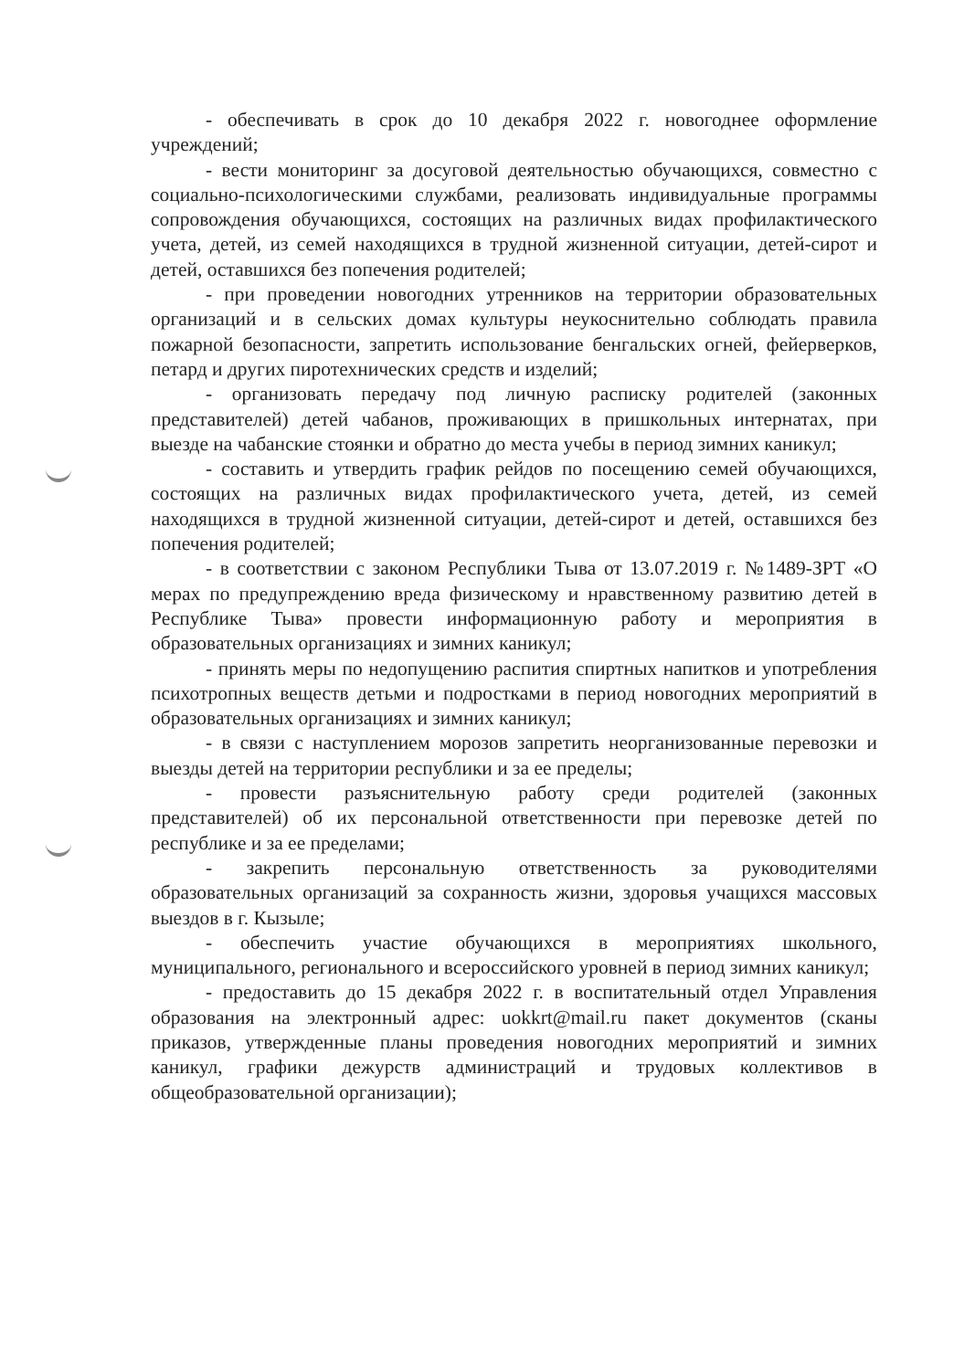- обеспечивать в срок до 10 декабря 2022 г. новогоднее оформление учреждений;
- вести мониторинг за досуговой деятельностью обучающихся, совместно с социально-психологическими службами, реализовать индивидуальные программы сопровождения обучающихся, состоящих на различных видах профилактического учета, детей, из семей находящихся в трудной жизненной ситуации, детей-сирот и детей, оставшихся без попечения родителей;
- при проведении новогодних утренников на территории образовательных организаций и в сельских домах культуры неукоснительно соблюдать правила пожарной безопасности, запретить использование бенгальских огней, фейерверков, петард и других пиротехнических средств и изделий;
- организовать передачу под личную расписку родителей (законных представителей) детей чабанов, проживающих в пришкольных интернатах, при выезде на чабанские стоянки и обратно до места учебы в период зимних каникул;
- составить и утвердить график рейдов по посещению семей обучающихся, состоящих на различных видах профилактического учета, детей, из семей находящихся в трудной жизненной ситуации, детей-сирот и детей, оставшихся без попечения родителей;
- в соответствии с законом Республики Тыва от 13.07.2019 г. №1489-ЗРТ «О мерах по предупреждению вреда физическому и нравственному развитию детей в Республике Тыва» провести информационную работу и мероприятия в образовательных организациях и зимних каникул;
- принять меры по недопущению распития спиртных напитков и употребления психотропных веществ детьми и подростками в период новогодних мероприятий в образовательных организациях и зимних каникул;
- в связи с наступлением морозов запретить неорганизованные перевозки и выезды детей на территории республики и за ее пределы;
- провести разъяснительную работу среди родителей (законных представителей) об их персональной ответственности при перевозке детей по республике и за ее пределами;
- закрепить персональную ответственность за руководителями образовательных организаций за сохранность жизни, здоровья учащихся массовых выездов в г. Кызыле;
- обеспечить участие обучающихся в мероприятиях школьного, муниципального, регионального и всероссийского уровней в период зимних каникул;
- предоставить до 15 декабря 2022 г. в воспитательный отдел Управления образования на электронный адрес: uokkrt@mail.ru пакет документов (сканы приказов, утвержденные планы проведения новогодних мероприятий и зимних каникул, графики дежурств администраций и трудовых коллективов в общеобразовательной организации);